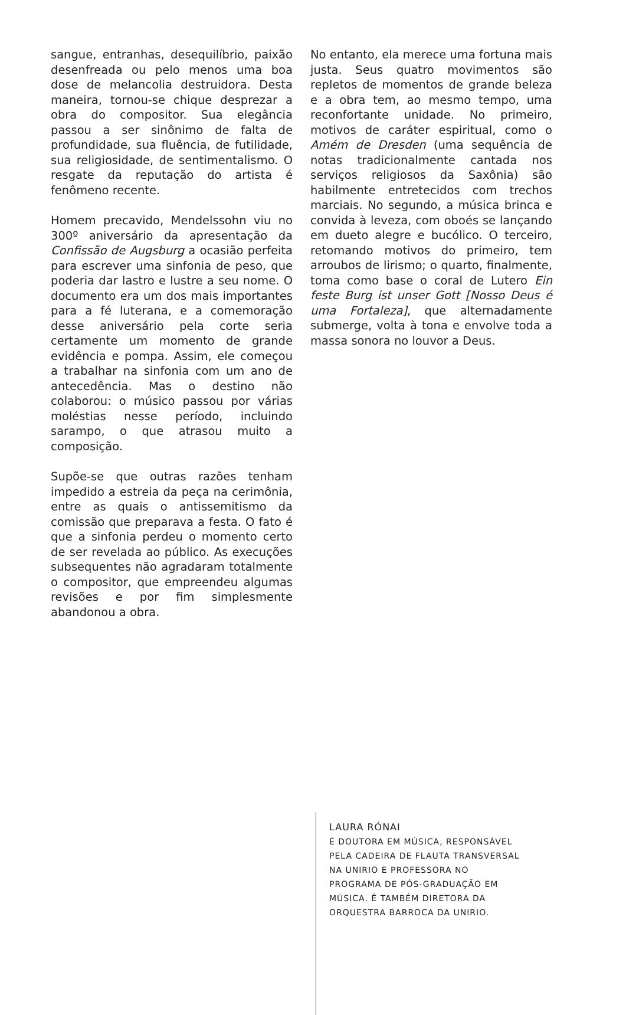sangue, entranhas, desequilíbrio, paixão desenfreada ou pelo menos uma boa dose de melancolia destruidora. Desta maneira, tornou-se chique desprezar a obra do compositor. Sua elegância passou a ser sinônimo de falta de profundidade, sua fluência, de futilidade, sua religiosidade, de sentimentalismo. O resgate da reputação do artista é fenômeno recente.
Homem precavido, Mendelssohn viu no 300º aniversário da apresentação da Confissão de Augsburg a ocasião perfeita para escrever uma sinfonia de peso, que poderia dar lastro e lustre a seu nome. O documento era um dos mais importantes para a fé luterana, e a comemoração desse aniversário pela corte seria certamente um momento de grande evidência e pompa. Assim, ele começou a trabalhar na sinfonia com um ano de antecedência. Mas o destino não colaborou: o músico passou por várias moléstias nesse período, incluindo sarampo, o que atrasou muito a composição.
Supõe-se que outras razões tenham impedido a estreia da peça na cerimônia, entre as quais o antissemitismo da comissão que preparava a festa. O fato é que a sinfonia perdeu o momento certo de ser revelada ao público. As execuções subsequentes não agradaram totalmente o compositor, que empreendeu algumas revisões e por fim simplesmente abandonou a obra.
No entanto, ela merece uma fortuna mais justa. Seus quatro movimentos são repletos de momentos de grande beleza e a obra tem, ao mesmo tempo, uma reconfortante unidade. No primeiro, motivos de caráter espiritual, como o Amém de Dresden (uma sequência de notas tradicionalmente cantada nos serviços religiosos da Saxônia) são habilmente entretecidos com trechos marciais. No segundo, a música brinca e convida à leveza, com oboés se lançando em dueto alegre e bucólico. O terceiro, retomando motivos do primeiro, tem arroubos de lirismo; o quarto, finalmente, toma como base o coral de Lutero Ein feste Burg ist unser Gott [Nosso Deus é uma Fortaleza], que alternadamente submerge, volta à tona e envolve toda a massa sonora no louvor a Deus.
LAURA RÓNAI
É DOUTORA EM MÚSICA, RESPONSÁVEL
PELA CADEIRA DE FLAUTA TRANSVERSAL
NA UNIRIO E PROFESSORA NO
PROGRAMA DE PÓS-GRADUAÇÃO EM
MÚSICA. É TAMBÉM DIRETORA DA
ORQUESTRA BARROCA DA UNIRIO.